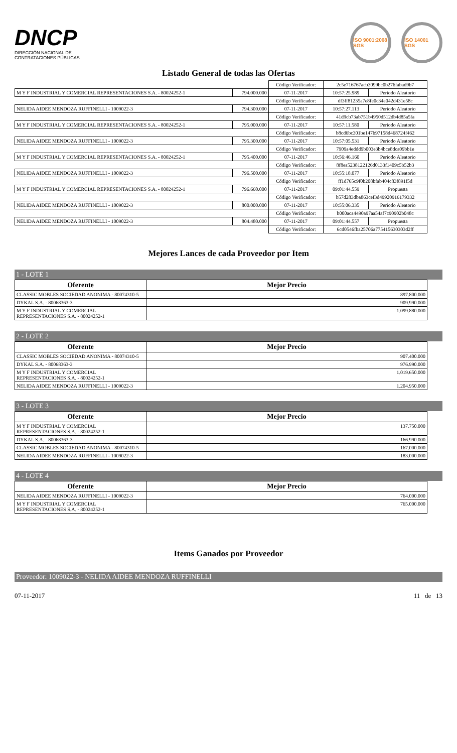DNCP
DIRECCIÓN NACIONAL DE
CONTRATACIONES PÚBLICAS
ISO 9001:2008 SGS
ISO 14001 SGS
Listado General de todas las Ofertas
| | | Código Verificador: | 2c5e716767acb3099bc0b276fabad9b7 | |
| M Y F INDUSTRIAL Y COMERCIAL REPRESENTACIONES S.A. - 80024252-1 | 794.000.000 | 07-11-2017 | 10:57:25.989 | Periodo Aleatorio |
| | | Código Verificador: | df3ff81235a7e8fe0c34e042d431e58c | |
| NELIDA AIDEE MENDOZA RUFFINELLI - 1009022-3 | 794.300.000 | 07-11-2017 | 10:57:27.113 | Periodo Aleatorio |
| | | Código Verificador: | 41d9cb73ab751b4950d512db4d85a5fa | |
| M Y F INDUSTRIAL Y COMERCIAL REPRESENTACIONES S.A. - 80024252-1 | 795.000.000 | 07-11-2017 | 10:57:11.580 | Periodo Aleatorio |
| | | Código Verificador: | b8cd6bc301be147b97158d468724f462 | |
| NELIDA AIDEE MENDOZA RUFFINELLI - 1009022-3 | 795.300.000 | 07-11-2017 | 10:57:05.531 | Periodo Aleatorio |
| | | Código Verificador: | 7909a4eddd9b003e3b4bce8dca09bb1e | |
| M Y F INDUSTRIAL Y COMERCIAL REPRESENTACIONES S.A. - 80024252-1 | 795.400.000 | 07-11-2017 | 10:56:46.160 | Periodo Aleatorio |
| | | Código Verificador: | 8f8ea5238122126d0133f1409c5b52b3 | |
| NELIDA AIDEE MENDOZA RUFFINELLI - 1009022-3 | 796.500.000 | 07-11-2017 | 10:55:18.077 | Periodo Aleatorio |
| | | Código Verificador: | ff1d765c9f0b208bfab404c83f891f5d | |
| M Y F INDUSTRIAL Y COMERCIAL REPRESENTACIONES S.A. - 80024252-1 | 796.660.000 | 07-11-2017 | 09:01:44.559 | Propuesta |
| | | Código Verificador: | b57d283dba863cef3d49920916179332 | |
| NELIDA AIDEE MENDOZA RUFFINELLI - 1009022-3 | 800.000.000 | 07-11-2017 | 10:55:06.335 | Periodo Aleatorio |
| | | Código Verificador: | b000aca4490a97aa54af7c90902b048c | |
| NELIDA AIDEE MENDOZA RUFFINELLI - 1009022-3 | 804.480.000 | 07-11-2017 | 09:01:44.557 | Propuesta |
| | | Código Verificador: | 6cd0546fba25706a775415630303d2ff | |
Mejores Lances de cada Proveedor por Item
1 - LOTE 1
| Oferente | Mejor Precio |
| --- | --- |
| CLASSIC MOBLES SOCIEDAD ANONIMA - 80074310-5 | 897.800.000 |
| DYKAL S.A. - 80068363-3 | 909.990.000 |
| M Y F INDUSTRIAL Y COMERCIAL REPRESENTACIONES S.A. - 80024252-1 | 1.099.880.000 |
2 - LOTE 2
| Oferente | Mejor Precio |
| --- | --- |
| CLASSIC MOBLES SOCIEDAD ANONIMA - 80074310-5 | 907.400.000 |
| DYKAL S.A. - 80068363-3 | 976.990.000 |
| M Y F INDUSTRIAL Y COMERCIAL REPRESENTACIONES S.A. - 80024252-1 | 1.019.650.000 |
| NELIDA AIDEE MENDOZA RUFFINELLI - 1009022-3 | 1.204.950.000 |
3 - LOTE 3
| Oferente | Mejor Precio |
| --- | --- |
| M Y F INDUSTRIAL Y COMERCIAL REPRESENTACIONES S.A. - 80024252-1 | 137.750.000 |
| DYKAL S.A. - 80068363-3 | 166.990.000 |
| CLASSIC MOBLES SOCIEDAD ANONIMA - 80074310-5 | 167.000.000 |
| NELIDA AIDEE MENDOZA RUFFINELLI - 1009022-3 | 183.000.000 |
4 - LOTE 4
| Oferente | Mejor Precio |
| --- | --- |
| NELIDA AIDEE MENDOZA RUFFINELLI - 1009022-3 | 764.000.000 |
| M Y F INDUSTRIAL Y COMERCIAL REPRESENTACIONES S.A. - 80024252-1 | 765.000.000 |
Items Ganados por Proveedor
Proveedor: 1009022-3 - NELIDA AIDEE MENDOZA RUFFINELLI
07-11-2017 11 de 13